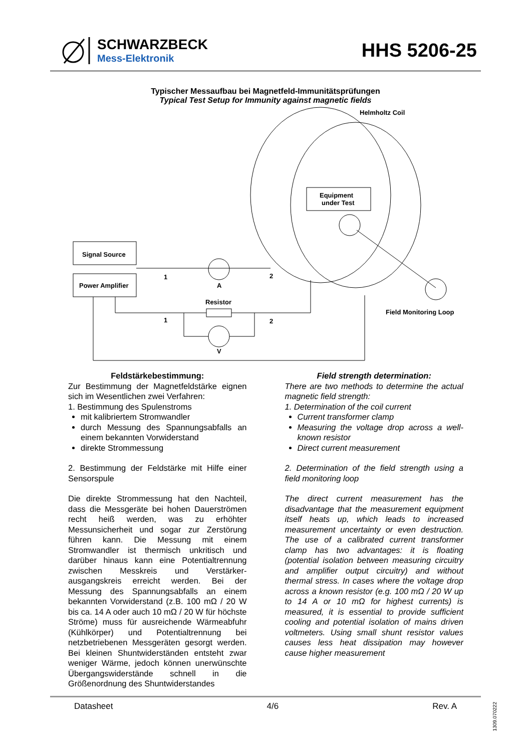SCHWARZBECK
Mess-Elektronik
HHS 5206-25
Typischer Messaufbau bei Magnetfeld-Immunitätsprüfungen
Typical Test Setup for Immunity against magnetic fields
Helmholtz Coil
Equipment
under Test
Field Monitoring Loop
Signal Source
Power Amplifier
A
1
2
Resistor
1
2
V
Feldstärkebestimmung:
Zur Bestimmung der Magnetfeldstärke eignen sich im Wesentlichen zwei Verfahren:
1. Bestimmung des Spulenstroms
mit kalibriertem Stromwandler
durch Messung des Spannungsabfalls an einem bekannten Vorwiderstand
direkte Strommessung
2. Bestimmung der Feldstärke mit Hilfe einer Sensorspule
Die direkte Strommessung hat den Nachteil, dass die Messgeräte bei hohen Dauerströmen recht heiß werden, was zu erhöhter Messunsicherheit und sogar zur Zerstörung führen kann. Die Messung mit einem Stromwandler ist thermisch unkritisch und darüber hinaus kann eine Potentialtrennung zwischen Messkreis und Verstärker-ausgangskreis erreicht werden. Bei der Messung des Spannungsabfalls an einem bekannten Vorwiderstand (z.B. 100 mΩ / 20 W bis ca. 14 A oder auch 10 mΩ / 20 W für höchste Ströme) muss für ausreichende Wärmeabfuhr (Kühlkörper) und Potentialtrennung bei netzbetriebenen Messgeräten gesorgt werden. Bei kleinen Shuntwiderständen entsteht zwar weniger Wärme, jedoch können unerwünschte Übergangswiderstände schnell in die Größenordnung des Shuntwiderstandes
Field strength determination:
There are two methods to determine the actual magnetic field strength:
1. Determination of the coil current
Current transformer clamp
Measuring the voltage drop across a well-known resistor
Direct current measurement
2. Determination of the field strength using a field monitoring loop
The direct current measurement has the disadvantage that the measurement equipment itself heats up, which leads to increased measurement uncertainty or even destruction. The use of a calibrated current transformer clamp has two advantages: it is floating (potential isolation between measuring circuitry and amplifier output circuitry) and without thermal stress. In cases where the voltage drop across a known resistor (e.g. 100 mΩ / 20 W up to 14 A or 10 mΩ for highest currents) is measured, it is essential to provide sufficient cooling and potential isolation of mains driven voltmeters. Using small shunt resistor values causes less heat dissipation may however cause higher measurement
Datasheet 4/6 Rev. A
1309.070222